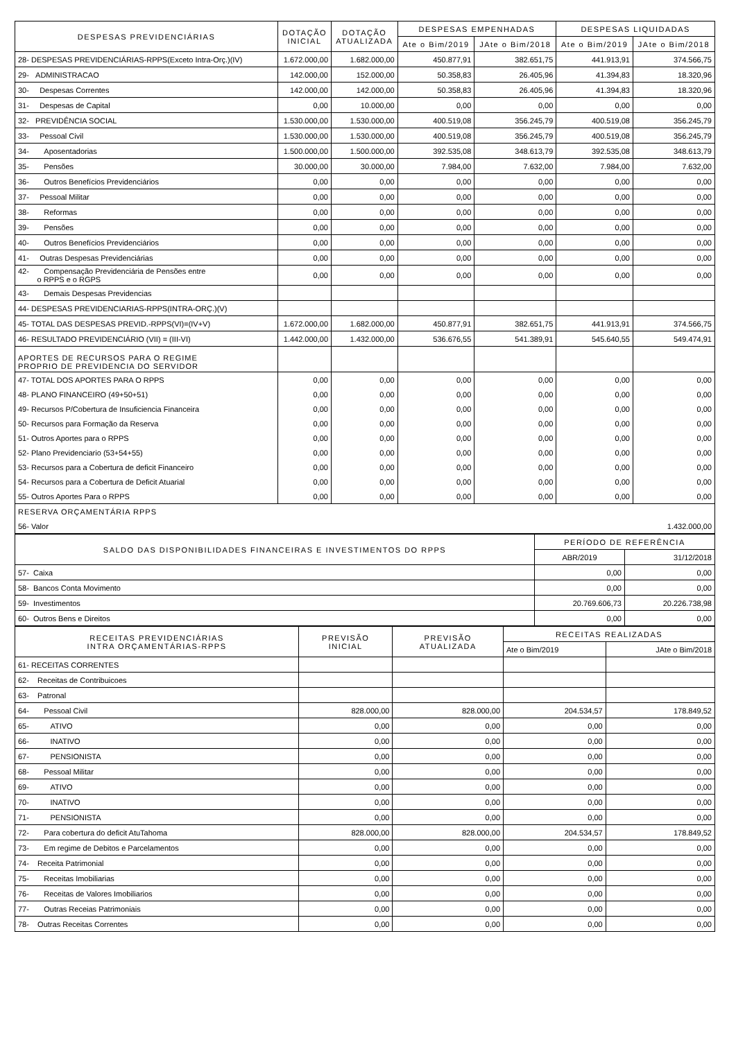| DESPESAS PREVIDENCIÁRIAS | DOTAÇÃO INICIAL | DOTAÇÃO ATUALIZADA | DESPESAS EMPENHADAS | | DESPESAS LIQUIDADAS | |
| --- | --- | --- | --- | --- | --- | --- |
| | | | Ate o Bim/2019 | JAte o Bim/2018 | Ate o Bim/2019 | JAte o Bim/2018 |
| 28- DESPESAS PREVIDENCIÁRIAS-RPPS(Exceto Intra-Orç.)(IV) | 1.672.000,00 | 1.682.000,00 | 450.877,91 | 382.651,75 | 441.913,91 | 374.566,75 |
| 29- ADMINISTRACAO | 142.000,00 | 152.000,00 | 50.358,83 | 26.405,96 | 41.394,83 | 18.320,96 |
| 30- Despesas Correntes | 142.000,00 | 142.000,00 | 50.358,83 | 26.405,96 | 41.394,83 | 18.320,96 |
| 31- Despesas de Capital | 0,00 | 10.000,00 | 0,00 | 0,00 | 0,00 | 0,00 |
| 32- PREVIDÊNCIA SOCIAL | 1.530.000,00 | 1.530.000,00 | 400.519,08 | 356.245,79 | 400.519,08 | 356.245,79 |
| 33- Pessoal Civil | 1.530.000,00 | 1.530.000,00 | 400.519,08 | 356.245,79 | 400.519,08 | 356.245,79 |
| 34- Aposentadorias | 1.500.000,00 | 1.500.000,00 | 392.535,08 | 348.613,79 | 392.535,08 | 348.613,79 |
| 35- Pensões | 30.000,00 | 30.000,00 | 7.984,00 | 7.632,00 | 7.984,00 | 7.632,00 |
| 36- Outros Benefícios Previdenciários | 0,00 | 0,00 | 0,00 | 0,00 | 0,00 | 0,00 |
| 37- Pessoal Militar | 0,00 | 0,00 | 0,00 | 0,00 | 0,00 | 0,00 |
| 38- Reformas | 0,00 | 0,00 | 0,00 | 0,00 | 0,00 | 0,00 |
| 39- Pensões | 0,00 | 0,00 | 0,00 | 0,00 | 0,00 | 0,00 |
| 40- Outros Benefícios Previdenciários | 0,00 | 0,00 | 0,00 | 0,00 | 0,00 | 0,00 |
| 41- Outras Despesas Previdenciárias | 0,00 | 0,00 | 0,00 | 0,00 | 0,00 | 0,00 |
| 42- Compensação Previdenciária de Pensões entre o RPPS e o RGPS | 0,00 | 0,00 | 0,00 | 0,00 | 0,00 | 0,00 |
| 43- Demais Despesas Previdencias | | | | | | |
| 44- DESPESAS PREVIDENCIARIAS-RPPS(INTRA-ORÇ.)(V) | | | | | | |
| 45- TOTAL DAS DESPESAS PREVID.-RPPS(VI)=(IV+V) | 1.672.000,00 | 1.682.000,00 | 450.877,91 | 382.651,75 | 441.913,91 | 374.566,75 |
| 46- RESULTADO PREVIDENCIÁRIO (VII) = (III-VI) | 1.442.000,00 | 1.432.000,00 | 536.676,55 | 541.389,91 | 545.640,55 | 549.474,91 |
| APORTES DE RECURSOS PARA O REGIME PROPRIO DE PREVIDENCIA DO SERVIDOR | | | | | | |
| 47- TOTAL DOS APORTES PARA O RPPS | 0,00 | 0,00 | 0,00 | 0,00 | 0,00 | 0,00 |
| 48- PLANO FINANCEIRO (49+50+51) | 0,00 | 0,00 | 0,00 | 0,00 | 0,00 | 0,00 |
| 49- Recursos P/Cobertura de Insuficiencia Financeira | 0,00 | 0,00 | 0,00 | 0,00 | 0,00 | 0,00 |
| 50- Recursos para Formação da Reserva | 0,00 | 0,00 | 0,00 | 0,00 | 0,00 | 0,00 |
| 51- Outros Aportes para o RPPS | 0,00 | 0,00 | 0,00 | 0,00 | 0,00 | 0,00 |
| 52- Plano Previdenciario (53+54+55) | 0,00 | 0,00 | 0,00 | 0,00 | 0,00 | 0,00 |
| 53- Recursos para a Cobertura de deficit Financeiro | 0,00 | 0,00 | 0,00 | 0,00 | 0,00 | 0,00 |
| 54- Recursos para a Cobertura de Deficit Atuarial | 0,00 | 0,00 | 0,00 | 0,00 | 0,00 | 0,00 |
| 55- Outros Aportes Para o RPPS | 0,00 | 0,00 | 0,00 | 0,00 | 0,00 | 0,00 |
| RESERVA ORÇAMENTÁRIA RPPS | | | | | | |
| 56- Valor | | | | | | 1.432.000,00 |
| SALDO DAS DISPONIBILIDADES FINANCEIRAS E INVESTIMENTOS DO RPPS | PERÍODO DE REFERÊNCIA | |
| --- | --- | --- |
| | ABR/2019 | 31/12/2018 |
| 57- Caixa | 0,00 | 0,00 |
| 58- Bancos Conta Movimento | 0,00 | 0,00 |
| 59- Investimentos | 20.769.606,73 | 20.226.738,98 |
| 60- Outros Bens e Direitos | 0,00 | 0,00 |
| RECEITAS PREVIDENCIÁRIAS INTRA ORÇAMENTÁRIAS-RPPS | PREVISÃO INICIAL | PREVISÃO ATUALIZADA | RECEITAS REALIZADAS | |
| --- | --- | --- | --- | --- |
| | | | Ate o Bim/2019 | JAte o Bim/2018 |
| 61- RECEITAS CORRENTES | | | | |
| 62- Receitas de Contribuicoes | | | | |
| 63- Patronal | | | | |
| 64- Pessoal Civil | 828.000,00 | 828.000,00 | 204.534,57 | 178.849,52 |
| 65- ATIVO | 0,00 | 0,00 | 0,00 | 0,00 |
| 66- INATIVO | 0,00 | 0,00 | 0,00 | 0,00 |
| 67- PENSIONISTA | 0,00 | 0,00 | 0,00 | 0,00 |
| 68- Pessoal Militar | 0,00 | 0,00 | 0,00 | 0,00 |
| 69- ATIVO | 0,00 | 0,00 | 0,00 | 0,00 |
| 70- INATIVO | 0,00 | 0,00 | 0,00 | 0,00 |
| 71- PENSIONISTA | 0,00 | 0,00 | 0,00 | 0,00 |
| 72- Para cobertura do deficit AtuTahoma | 828.000,00 | 828.000,00 | 204.534,57 | 178.849,52 |
| 73- Em regime de Debitos e Parcelamentos | 0,00 | 0,00 | 0,00 | 0,00 |
| 74- Receita Patrimonial | 0,00 | 0,00 | 0,00 | 0,00 |
| 75- Receitas Imobiliarias | 0,00 | 0,00 | 0,00 | 0,00 |
| 76- Receitas de Valores Imobiliarios | 0,00 | 0,00 | 0,00 | 0,00 |
| 77- Outras Receias Patrimoniais | 0,00 | 0,00 | 0,00 | 0,00 |
| 78- Outras Receitas Correntes | 0,00 | 0,00 | 0,00 | 0,00 |